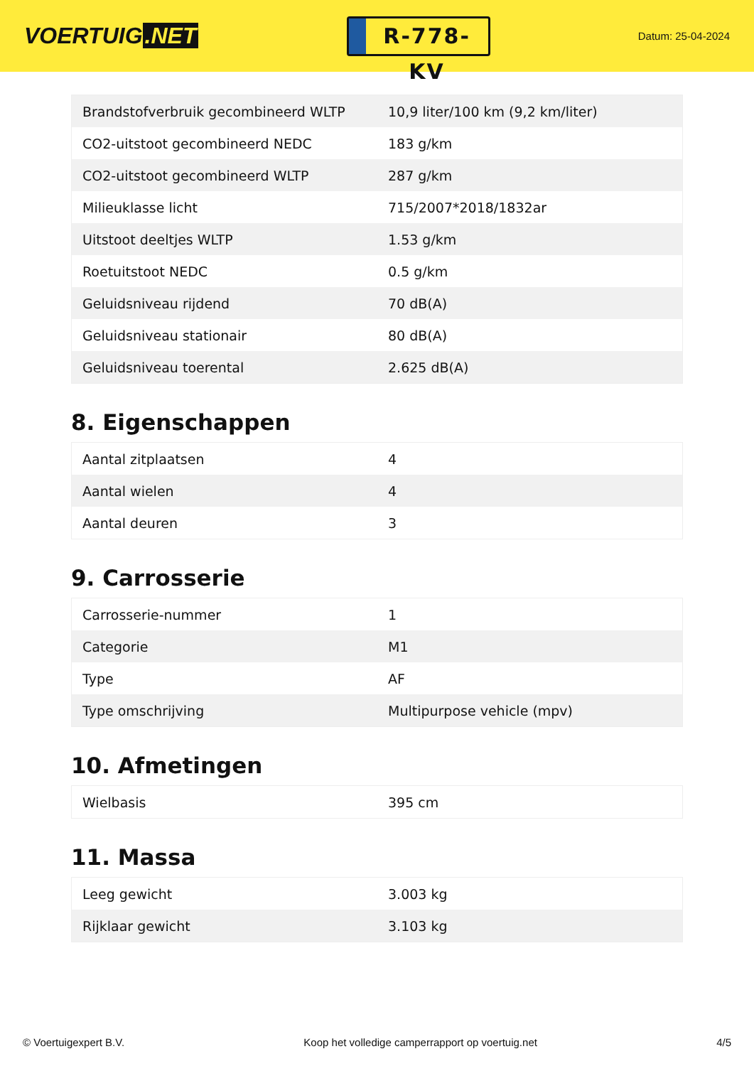VOERTUIG.NET
R-778-KV
Datum: 25-04-2024
| Brandstofverbruik gecombineerd WLTP | 10,9 liter/100 km (9,2 km/liter) |
| CO2-uitstoot gecombineerd NEDC | 183 g/km |
| CO2-uitstoot gecombineerd WLTP | 287 g/km |
| Milieuklasse licht | 715/2007*2018/1832ar |
| Uitstoot deeltjes WLTP | 1.53 g/km |
| Roetuitstoot NEDC | 0.5 g/km |
| Geluidsniveau rijdend | 70 dB(A) |
| Geluidsniveau stationair | 80 dB(A) |
| Geluidsniveau toerental | 2.625 dB(A) |
8. Eigenschappen
| Aantal zitplaatsen | 4 |
| Aantal wielen | 4 |
| Aantal deuren | 3 |
9. Carrosserie
| Carrosserie-nummer | 1 |
| Categorie | M1 |
| Type | AF |
| Type omschrijving | Multipurpose vehicle (mpv) |
10. Afmetingen
| Wielbasis | 395 cm |
11. Massa
| Leeg gewicht | 3.003 kg |
| Rijklaar gewicht | 3.103 kg |
© Voertuigexpert B.V. Koop het volledige camperrapport op voertuig.net 4/5